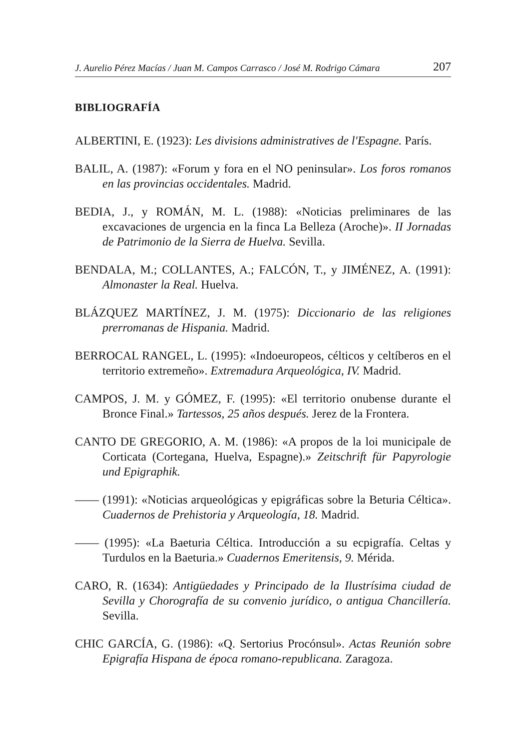J. Aurelio Pérez Macías / Juan M. Campos Carrasco / José M. Rodrigo Cámara 207
BIBLIOGRAFÍA
ALBERTINI, E. (1923): Les divisions administratives de l'Espagne. París.
BALIL, A. (1987): «Forum y fora en el NO peninsular». Los foros romanos en las provincias occidentales. Madrid.
BEDIA, J., y ROMÁN, M. L. (1988): «Noticias preliminares de las excavaciones de urgencia en la finca La Belleza (Aroche)». II Jornadas de Patrimonio de la Sierra de Huelva. Sevilla.
BENDALA, M.; COLLANTES, A.; FALCÓN, T., y JIMÉNEZ, A. (1991): Almonaster la Real. Huelva.
BLÁZQUEZ MARTÍNEZ, J. M. (1975): Diccionario de las religiones prerromanas de Hispania. Madrid.
BERROCAL RANGEL, L. (1995): «Indoeuropeos, célticos y celtíberos en el territorio extremeño». Extremadura Arqueológica, IV. Madrid.
CAMPOS, J. M. y GÓMEZ, F. (1995): «El territorio onubense durante el Bronce Final.» Tartessos, 25 años después. Jerez de la Frontera.
CANTO DE GREGORIO, A. M. (1986): «A propos de la loi municipale de Corticata (Cortegana, Huelva, Espagne).» Zeitschrift für Papyrologie und Epigraphik.
—— (1991): «Noticias arqueológicas y epigráficas sobre la Beturia Céltica». Cuadernos de Prehistoria y Arqueología, 18. Madrid.
—— (1995): «La Baeturia Céltica. Introducción a su ecpigrafía. Celtas y Turdulos en la Baeturia.» Cuadernos Emeritensis, 9. Mérida.
CARO, R. (1634): Antigüedades y Principado de la Ilustrísima ciudad de Sevilla y Chorografía de su convenio jurídico, o antigua Chancillería. Sevilla.
CHIC GARCÍA, G. (1986): «Q. Sertorius Procónsul». Actas Reunión sobre Epigrafía Hispana de época romano-republicana. Zaragoza.